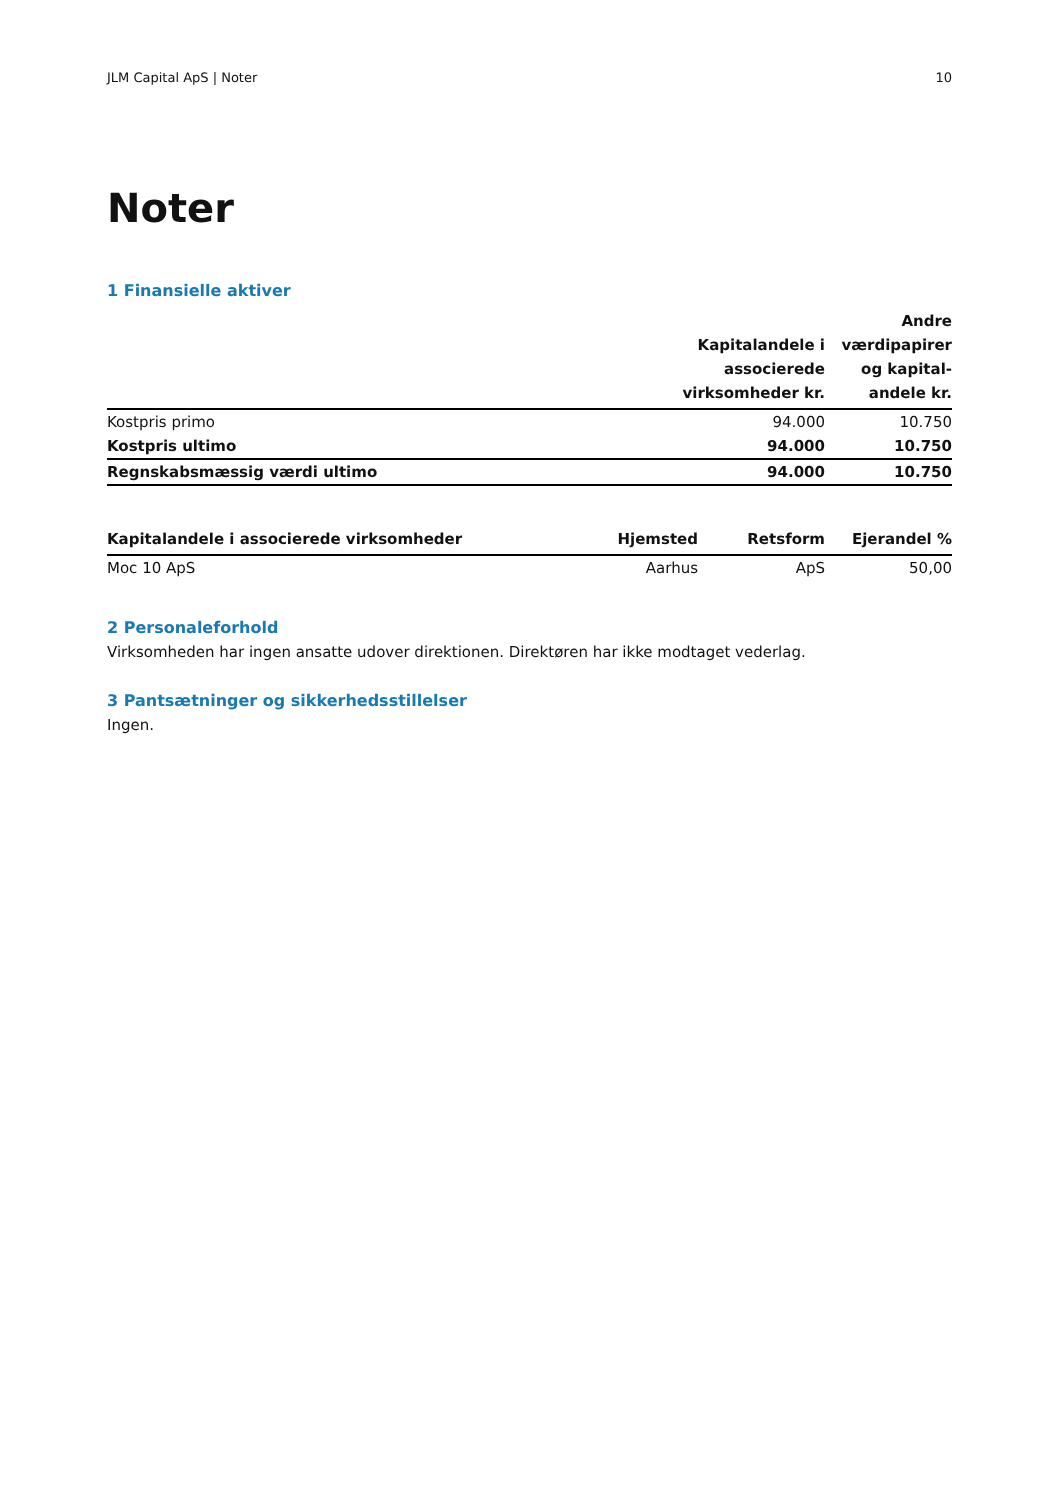JLM Capital ApS | Noter 10
Noter
1 Finansielle aktiver
| | Kapitalandele i associerede virksomheder kr. | Andre værdipapirer og kapital-andele kr. |
| --- | --- | --- |
| Kostpris primo | 94.000 | 10.750 |
| Kostpris ultimo | 94.000 | 10.750 |
| Regnskabsmæssig værdi ultimo | 94.000 | 10.750 |
| Kapitalandele i associerede virksomheder | Hjemsted | Retsform | Ejerandel % |
| --- | --- | --- | --- |
| Moc 10 ApS | Aarhus | ApS | 50,00 |
2 Personaleforhold
Virksomheden har ingen ansatte udover direktionen. Direktøren har ikke modtaget vederlag.
3 Pantsætninger og sikkerhedsstillelser
Ingen.